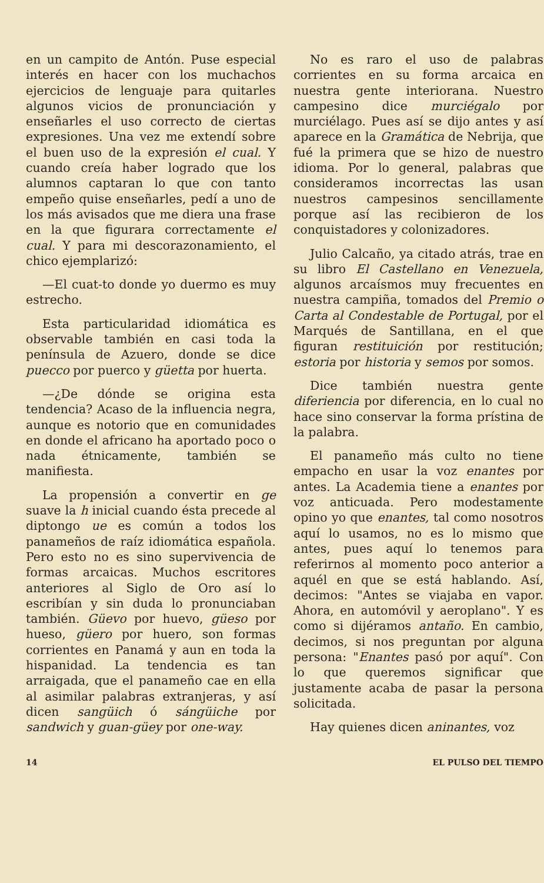en un campito de Antón. Puse especial interés en hacer con los muchachos ejercicios de lenguaje para quitarles algunos vicios de pronunciación y enseñarles el uso correcto de ciertas expresiones. Una vez me extendí sobre el buen uso de la expresión el cual. Y cuando creía haber logrado que los alumnos captaran lo que con tanto empeño quise enseñarles, pedí a uno de los más avisados que me diera una frase en la que figurara correctamente el cual. Y para mi descorazonamiento, el chico ejemplarizó:
—El cuat-to donde yo duermo es muy estrecho.
Esta particularidad idiomática es observable también en casi toda la península de Azuero, donde se dice puecco por puerco y güetta por huerta.
—¿De dónde se origina esta tendencia? Acaso de la influencia negra, aunque es notorio que en comunidades en donde el africano ha aportado poco o nada étnicamente, también se manifiesta.
La propensión a convertir en ge suave la h inicial cuando ésta precede al diptongo ue es común a todos los panameños de raíz idiomática española. Pero esto no es sino supervivencia de formas arcaicas. Muchos escritores anteriores al Siglo de Oro así lo escribían y sin duda lo pronunciaban también. Güevo por huevo, güeso por hueso, güero por huero, son formas corrientes en Panamá y aun en toda la hispanidad. La tendencia es tan arraigada, que el panameño cae en ella al asimilar palabras extranjeras, y así dicen sangüich ó sángüiche por sandwich y guan-güey por one-way.
No es raro el uso de palabras corrientes en su forma arcaica en nuestra gente interiorana. Nuestro campesino dice murciégalo por murciélago. Pues así se dijo antes y así aparece en la Gramática de Nebrija, que fué la primera que se hizo de nuestro idioma. Por lo general, palabras que consideramos incorrectas las usan nuestros campesinos sencillamente porque así las recibieron de los conquistadores y colonizadores.
Julio Calcaño, ya citado atrás, trae en su libro El Castellano en Venezuela, algunos arcaísmos muy frecuentes en nuestra campiña, tomados del Premio o Carta al Condestable de Portugal, por el Marqués de Santillana, en el que figuran restituición por restitución; estoria por historia y semos por somos.
Dice también nuestra gente diferiencia por diferencia, en lo cual no hace sino conservar la forma prístina de la palabra.
El panameño más culto no tiene empacho en usar la voz enantes por antes. La Academia tiene a enantes por voz anticuada. Pero modestamente opino yo que enantes, tal como nosotros aquí lo usamos, no es lo mismo que antes, pues aquí lo tenemos para referirnos al momento poco anterior a aquél en que se está hablando. Así, decimos: "Antes se viajaba en vapor. Ahora, en automóvil y aeroplano". Y es como si dijéramos antaño. En cambio, decimos, si nos preguntan por alguna persona: "Enantes pasó por aquí". Con lo que queremos significar que justamente acaba de pasar la persona solicitada.
Hay quienes dicen aninantes, voz
14 EL PULSO DEL TIEMPO